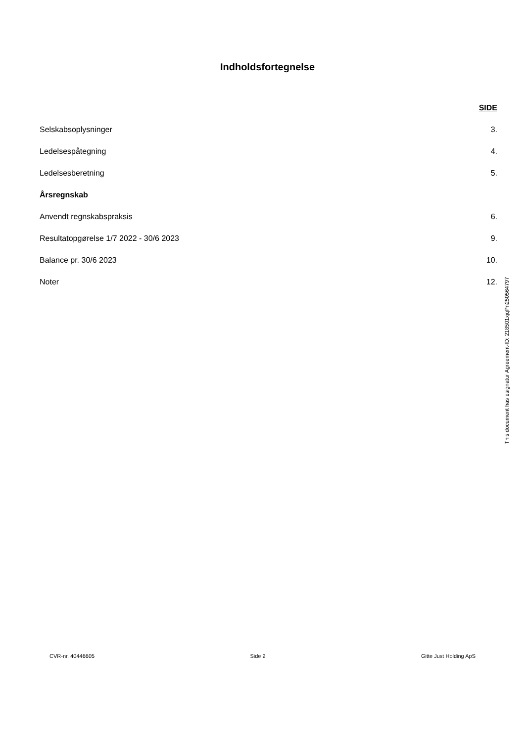Indholdsfortegnelse
SIDE
Selskabsoplysninger 3.
Ledelsespåtegning 4.
Ledelsesberetning 5.
Årsregnskab
Anvendt regnskabspraksis 6.
Resultatopgørelse 1/7 2022 - 30/6 2023 9.
Balance pr. 30/6 2023 10.
Noter 12.
This document has esignatur Agreement-ID: 218501xjqPn250564797
CVR-nr. 40446605 Side 2 Gitte Just Holding ApS